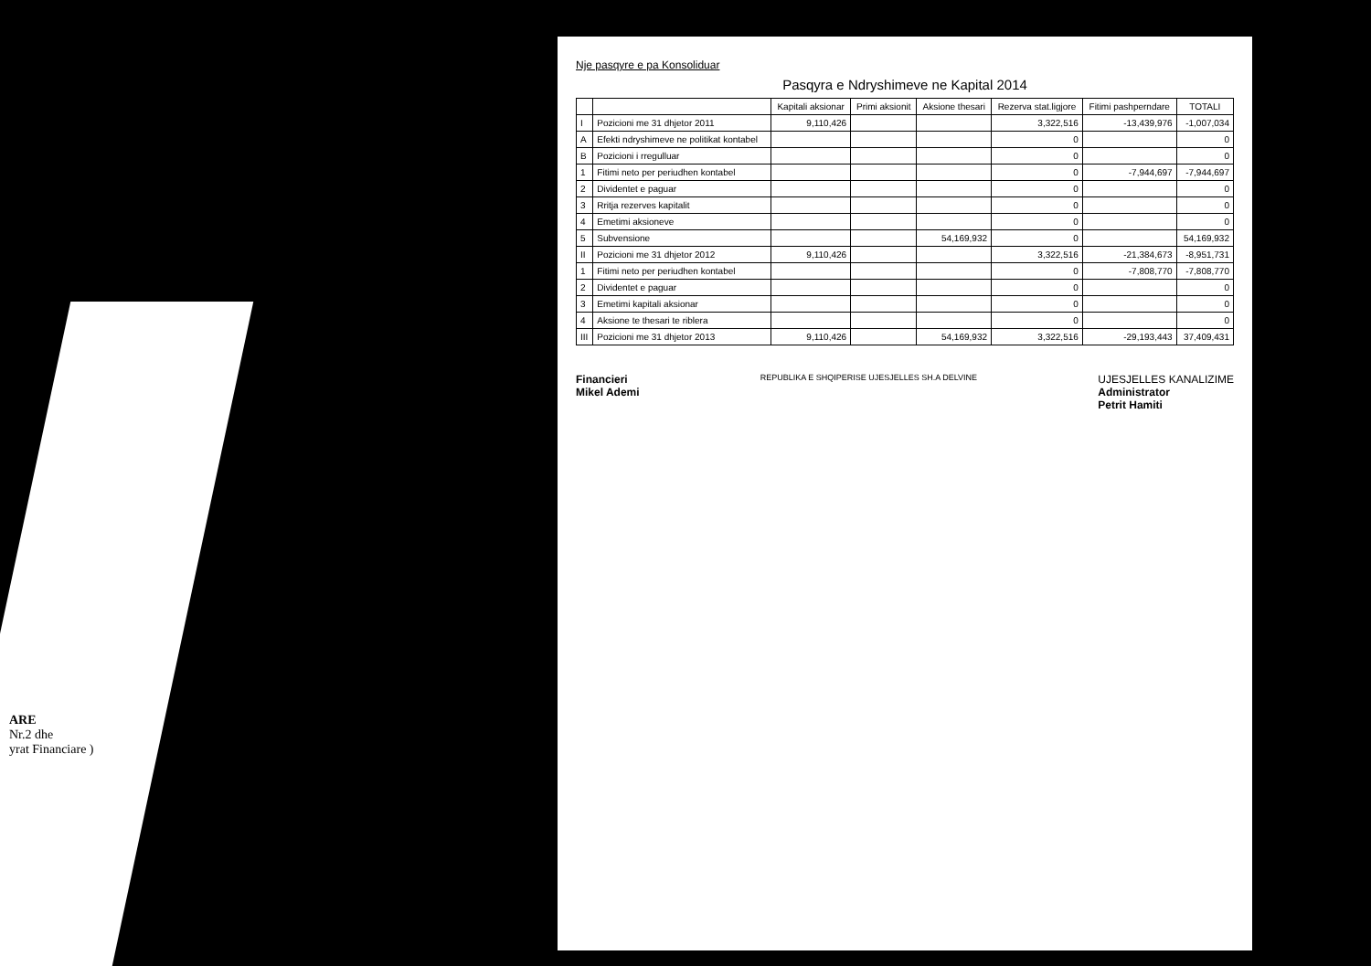ARE
Nr.2 dhe
yrat Financiare )
Nje pasqyre e pa Konsoliduar
Pasqyra e Ndryshimeve ne Kapital 2014
| | | Kapitali aksionar | Primi aksionit | Aksione thesari | Rezerva stat.ligjore | Fitimi pashperndare | TOTALI |
| --- | --- | --- | --- | --- | --- | --- | --- |
| I | Pozicioni me 31 dhjetor 2011 | 9,110,426 | | | 3,322,516 | -13,439,976 | -1,007,034 |
| A | Efekti ndryshimeve ne politikat kontabel | | | | 0 | | 0 |
| B | Pozicioni i rregulluar | | | | 0 | | 0 |
| 1 | Fitimi neto per periudhen kontabel | | | | 0 | -7,944,697 | -7,944,697 |
| 2 | Dividentet e paguar | | | | 0 | | 0 |
| 3 | Rritja rezerves kapitalit | | | | 0 | | 0 |
| 4 | Emetimi aksioneve | | | | 0 | | 0 |
| 5 | Subvensione | | | 54,169,932 | 0 | | 54,169,932 |
| II | Pozicioni me 31 dhjetor 2012 | 9,110,426 | | | 3,322,516 | -21,384,673 | -8,951,731 |
| 1 | Fitimi neto per periudhen kontabel | | | | 0 | -7,808,770 | -7,808,770 |
| 2 | Dividentet e paguar | | | | 0 | | 0 |
| 3 | Emetimi kapitali aksionar | | | | 0 | | 0 |
| 4 | Aksione te thesari te riblera | | | | 0 | | 0 |
| III | Pozicioni me 31 dhjetor 2013 | 9,110,426 | | 54,169,932 | 3,322,516 | -29,193,443 | 37,409,431 |
Financieri
Mikel Ademi
REPUBLIKA E SHQIPERISE UJESJELLES SH.A DELVINE
UJESJELLES KANALIZIME
Administrator
Petrit Hamiti